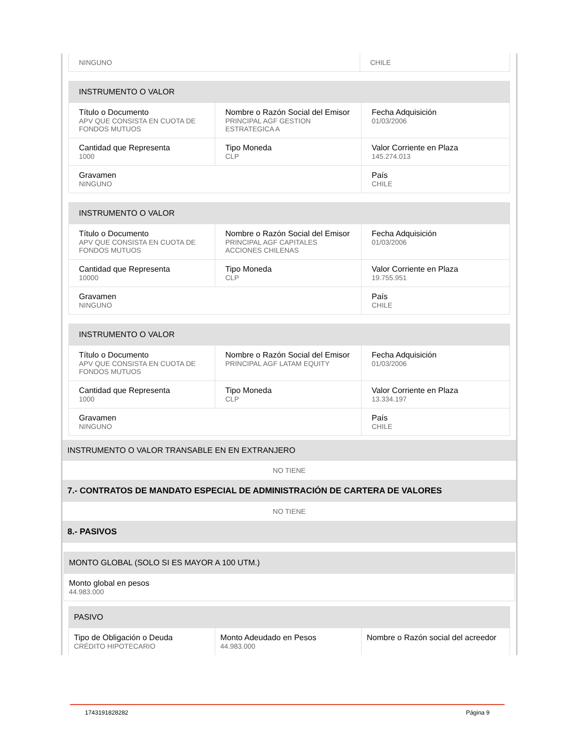| NINGUNO | CHILE |
| INSTRUMENTO O VALOR | | |
| Título o Documento APV QUE CONSISTA EN CUOTA DE FONDOS MUTUOS | Nombre o Razón Social del Emisor PRINCIPAL AGF GESTION ESTRATEGICA A | Fecha Adquisición 01/03/2006 |
| Cantidad que Representa 1000 | Tipo Moneda CLP | Valor Corriente en Plaza 145.274.013 |
| Gravamen NINGUNO | | País CHILE |
| INSTRUMENTO O VALOR | | |
| Título o Documento APV QUE CONSISTA EN CUOTA DE FONDOS MUTUOS | Nombre o Razón Social del Emisor PRINCIPAL AGF CAPITALES ACCIONES CHILENAS | Fecha Adquisición 01/03/2006 |
| Cantidad que Representa 10000 | Tipo Moneda CLP | Valor Corriente en Plaza 19.755.951 |
| Gravamen NINGUNO | | País CHILE |
| INSTRUMENTO O VALOR | | |
| Título o Documento APV QUE CONSISTA EN CUOTA DE FONDOS MUTUOS | Nombre o Razón Social del Emisor PRINCIPAL AGF LATAM EQUITY | Fecha Adquisición 01/03/2006 |
| Cantidad que Representa 1000 | Tipo Moneda CLP | Valor Corriente en Plaza 13.334.197 |
| Gravamen NINGUNO | | País CHILE |
INSTRUMENTO O VALOR TRANSABLE EN EN EXTRANJERO
NO TIENE
7.- CONTRATOS DE MANDATO ESPECIAL DE ADMINISTRACIÓN DE CARTERA DE VALORES
NO TIENE
8.- PASIVOS
| MONTO GLOBAL (SOLO SI ES MAYOR A 100 UTM.) |
| Monto global en pesos 44.983.000 |
| PASIVO | | |
| Tipo de Obligación o Deuda CRÉDITO HIPOTECARIO | Monto Adeudado en Pesos 44.983.000 | Nombre o Razón social del acreedor |
1743191828282 Página 9